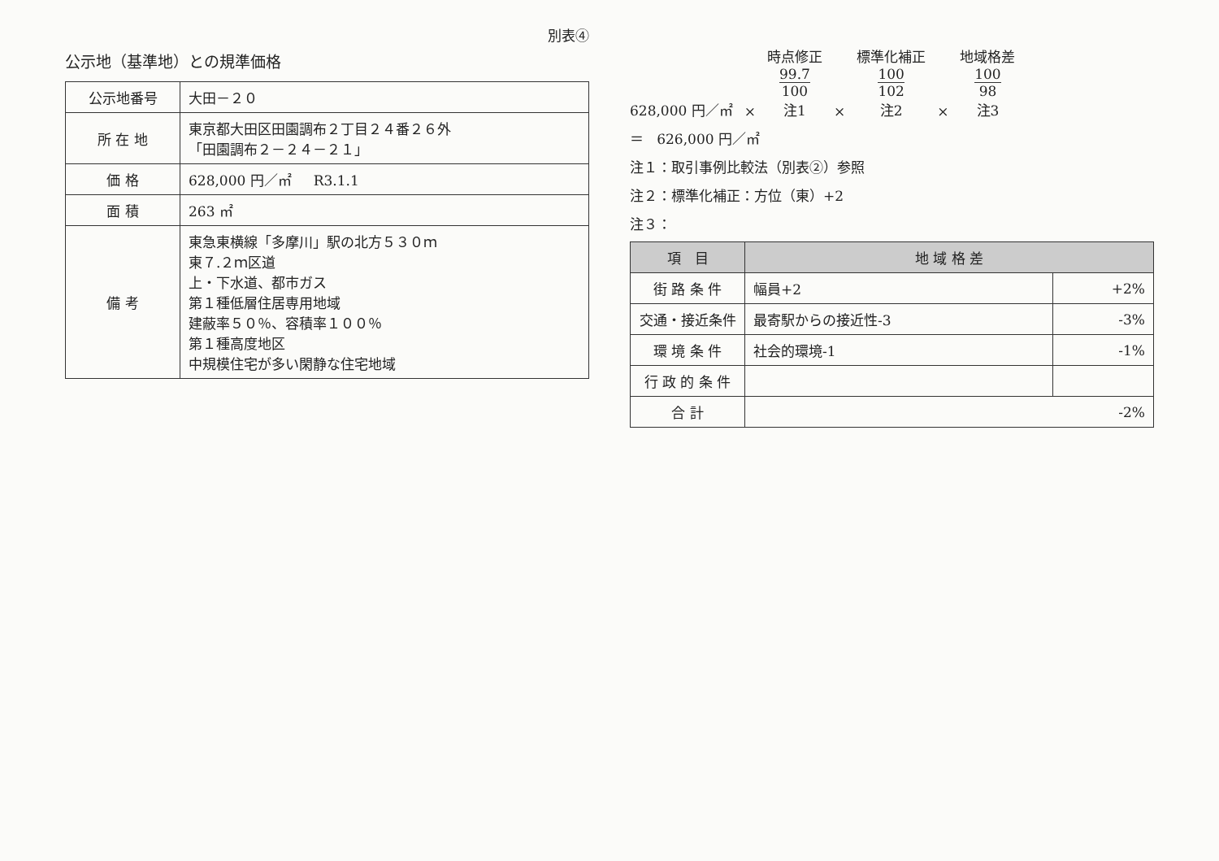別表④
公示地（基準地）との規準価格
| 公示地番号 | 大田－２０ |
| 所 在 地 | 東京都大田区田園調布２丁目２４番２６外 「田園調布２－２４－２１」 |
| 価 格 | 628,000 円／㎡ R3.1.1 |
| 面 積 | 263 ㎡ |
| 備 考 | 東急東横線「多摩川」駅の北方５３０ｍ 東７.２ｍ区道 上・下水道、都市ガス 第１種低層住居専用地域 建蔽率５０％、容積率１００％ 第１種高度地区 中規模住宅が多い閑静な住宅地域 |
628,000 円／㎡
×
時点修正
99.7 100
注1
×
標準化補正
100 102
注2
×
地域格差
100 98
注3
＝ 626,000 円／㎡
注１：取引事例比較法（別表②）参照
注２：標準化補正：方位（東）+2
注３：
| 項 目 | 地 域 格 差 | |
| --- | --- | --- |
| 街 路 条 件 | 幅員+2 | +2% |
| 交通・接近条件 | 最寄駅からの接近性-3 | -3% |
| 環 境 条 件 | 社会的環境-1 | -1% |
| 行 政 的 条 件 | | |
| 合 計 | -2% | |